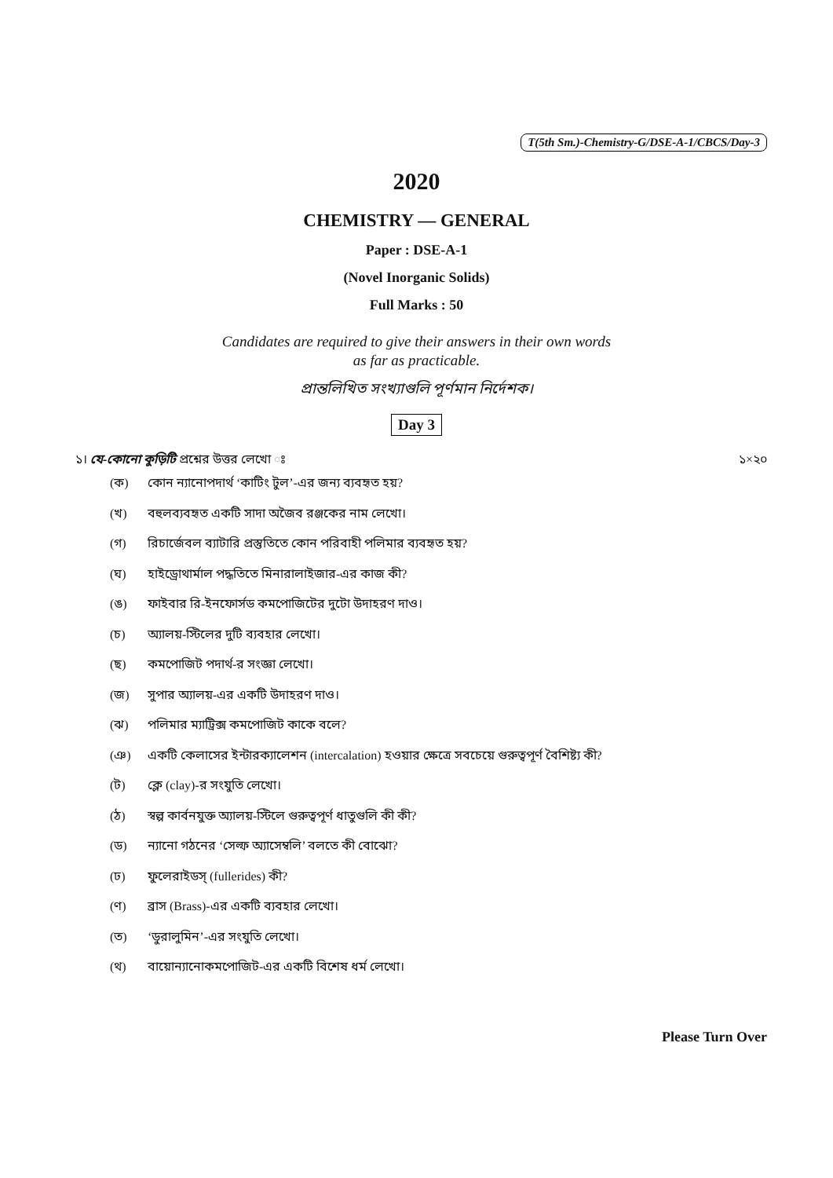T(5th Sm.)-Chemistry-G/DSE-A-1/CBCS/Day-3
2020
CHEMISTRY — GENERAL
Paper : DSE-A-1
(Novel Inorganic Solids)
Full Marks : 50
Candidates are required to give their answers in their own words
as far as practicable.
প্রান্তলিখিত সংখ্যাগুলি পূর্ণমান নির্দেশক।
Day 3
১। যে-কোনো কুড়িটি প্রশ্নের উত্তর লেখো ঃ ১×২০
(ক) কোন ন্যানোপদার্থ ‘কাটিং টুল’-এর জন্য ব্যবহৃত হয়?
(খ) বহুলব্যবহৃত একটি সাদা অজৈব রঞ্জকের নাম লেখো।
(গ) রিচার্জেবল ব্যাটারি প্রস্তুতিতে কোন পরিবাহী পলিমার ব্যবহৃত হয়?
(ঘ) হাইড্রোথার্মাল পদ্ধতিতে মিনারালাইজার-এর কাজ কী?
(ঙ) ফাইবার রি-ইনফোর্সড কমপোজিটের দুটো উদাহরণ দাও।
(চ) অ্যালয়-স্টিলের দুটি ব্যবহার লেখো।
(ছ) কমপোজিট পদার্থ-র সংজ্ঞা লেখো।
(জ) সুপার অ্যালয়-এর একটি উদাহরণ দাও।
(ঝ) পলিমার ম্যাট্রিক্স কমপোজিট কাকে বলে?
(ঞ) একটি কেলাসের ইন্টারক্যালেশন (intercalation) হওয়ার ক্ষেত্রে সবচেয়ে গুরুত্বপূর্ণ বৈশিষ্ট্য কী?
(ট) ক্লে (clay)-র সংযুতি লেখো।
(ঠ) স্বল্প কার্বনযুক্ত অ্যালয়-স্টিলে গুরুত্বপূর্ণ ধাতুগুলি কী কী?
(ড) ন্যানো গঠনের ‘সেল্ফ অ্যাসেম্বলি’ বলতে কী বোঝো?
(ঢ) ফুলেরাইডস্ (fullerides) কী?
(ণ) ব্রাস (Brass)-এর একটি ব্যবহার লেখো।
(ত) ‘ডুরালুমিন’-এর সংযুতি লেখো।
(থ) বায়োন্যানোকমপোজিট-এর একটি বিশেষ ধর্ম লেখো।
Please Turn Over